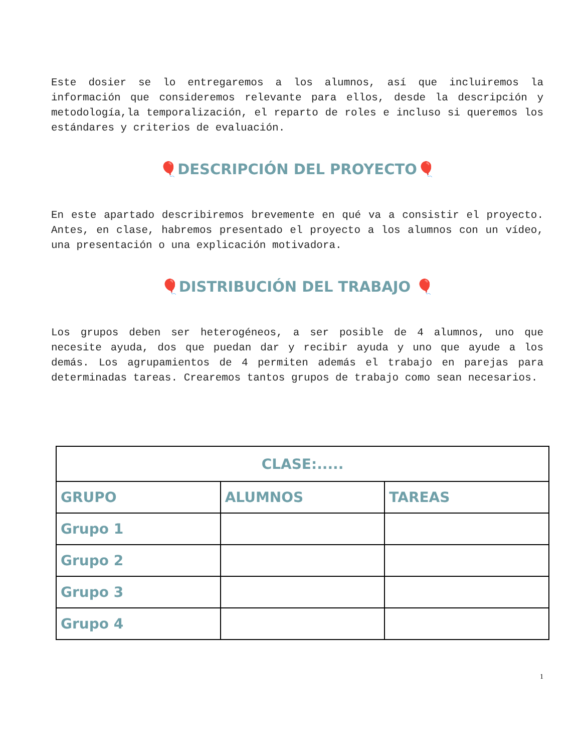Este dosier se lo entregaremos a los alumnos, así que incluiremos la información que consideremos relevante para ellos, desde la descripción y metodología,la temporalización, el reparto de roles e incluso si queremos los estándares y criterios de evaluación.
🎈DESCRIPCIÓN DEL PROYECTO🎈
En este apartado describiremos brevemente en qué va a consistir el proyecto. Antes, en clase, habremos presentado el proyecto a los alumnos con un vídeo, una presentación o una explicación motivadora.
🎈DISTRIBUCIÓN DEL TRABAJO 🎈
Los grupos deben ser heterogéneos, a ser posible de 4 alumnos, uno que necesite ayuda, dos que puedan dar y recibir ayuda y uno que ayude a los demás. Los agrupamientos de 4 permiten además el trabajo en parejas para determinadas tareas. Crearemos tantos grupos de trabajo como sean necesarios.
| CLASE:..... | | |
| --- | --- | --- |
| GRUPO | ALUMNOS | TAREAS |
| Grupo 1 | | |
| Grupo 2 | | |
| Grupo 3 | | |
| Grupo 4 | | |
1